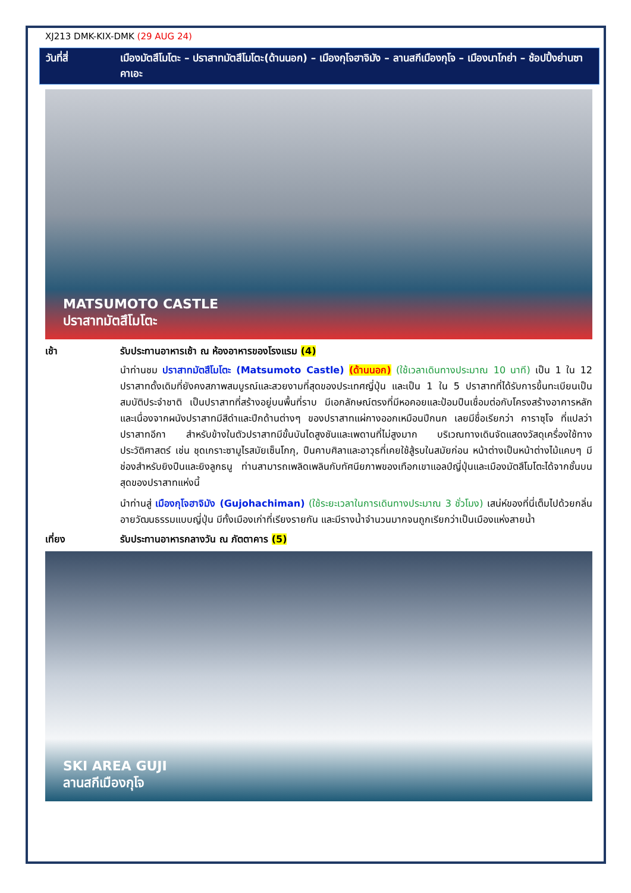XJ213 DMK-KIX-DMK (29 AUG 24)
วันที่สี่ เมืองมัตสึโมโตะ – ปราสาทมัตสึโมโตะ(ด้านนอก) – เมืองกุโจฮาจิมัง – ลานสกีเมืองกุโจ – เมืองนาโกย่า – ช้อปปิ้งย่านซาคาเอะ
MATSUMOTO CASTLE
ปราสาทมัตสึโมโตะ
เช้า รับประทานอาหารเช้า ณ ห้องอาหารของโรงแรม (4)
นำท่านชม ปราสาทมัตสึโมโตะ (Matsumoto Castle) (ด้านนอก) (ใช้เวลาเดินทางประมาณ 10 นาที) เป็น 1 ใน 12 ปราสาทดั้งเดิมที่ยังคงสภาพสมบูรณ์และสวยงามที่สุดของประเทศญี่ปุ่น และเป็น 1 ใน 5 ปราสาทที่ได้รับการขึ้นทะเบียนเป็นสมบัติประจำชาติ เป็นปราสาทที่สร้างอยู่บนพื้นที่ราบ มีเอกลักษณ์ตรงที่มีหอคอยและป้อมปืนเชื่อมต่อกับโครงสร้างอาคารหลัก และเนื่องจากผนังปราสาทมีสีดำและปีกด้านต่างๆ ของปราสาทแผ่กางออกเหมือนปีกนก เลยมีชื่อเรียกว่า คาราซุโจ ที่แปลว่า ปราสาทอีกา สำหรับข้างในตัวปราสาทมีขั้นบันไดสูงชันและเพดานที่ไม่สูงมาก บริเวณทางเดินจัดแสดงวัสดุเครื่องใช้ทางประวัติศาสตร์ เช่น ชุดเกราะซามูไรสมัยเซ็นโกกุ, ปืนคาบศิลาและอาวุธที่เคยใช้สู้รบในสมัยก่อน หน้าต่างเป็นหน้าต่างไม้แคบๆ มีช่องสำหรับยิงปืนและยิงลูกธนู ท่านสามารถเพลิดเพลินกับทัศนียภาพของเทือกเขาแอลป์ญี่ปุ่นและเมืองมัตสึโมโตะได้จากชั้นบนสุดของปราสาทแห่งนี้
นำท่านสู่ เมืองกุโจฮาจิมัง (Gujohachiman) (ใช้ระยะเวลาในการเดินทางประมาณ 3 ชั่วโมง) เสน่ห์ของที่นี่เต็มไปด้วยกลิ่นอายวัฒนธรรมแบบญี่ปุ่น มีทั้งเมืองเก่าที่เรียงรายกัน และมีรางน้ำจำนวนมากจนถูกเรียกว่าเป็นเมืองแห่งสายน้ำ
เที่ยง รับประทานอาหารกลางวัน ณ ภัตตาคาร (5)
SKI AREA GUJI
ลานสกีเมืองกุโจ